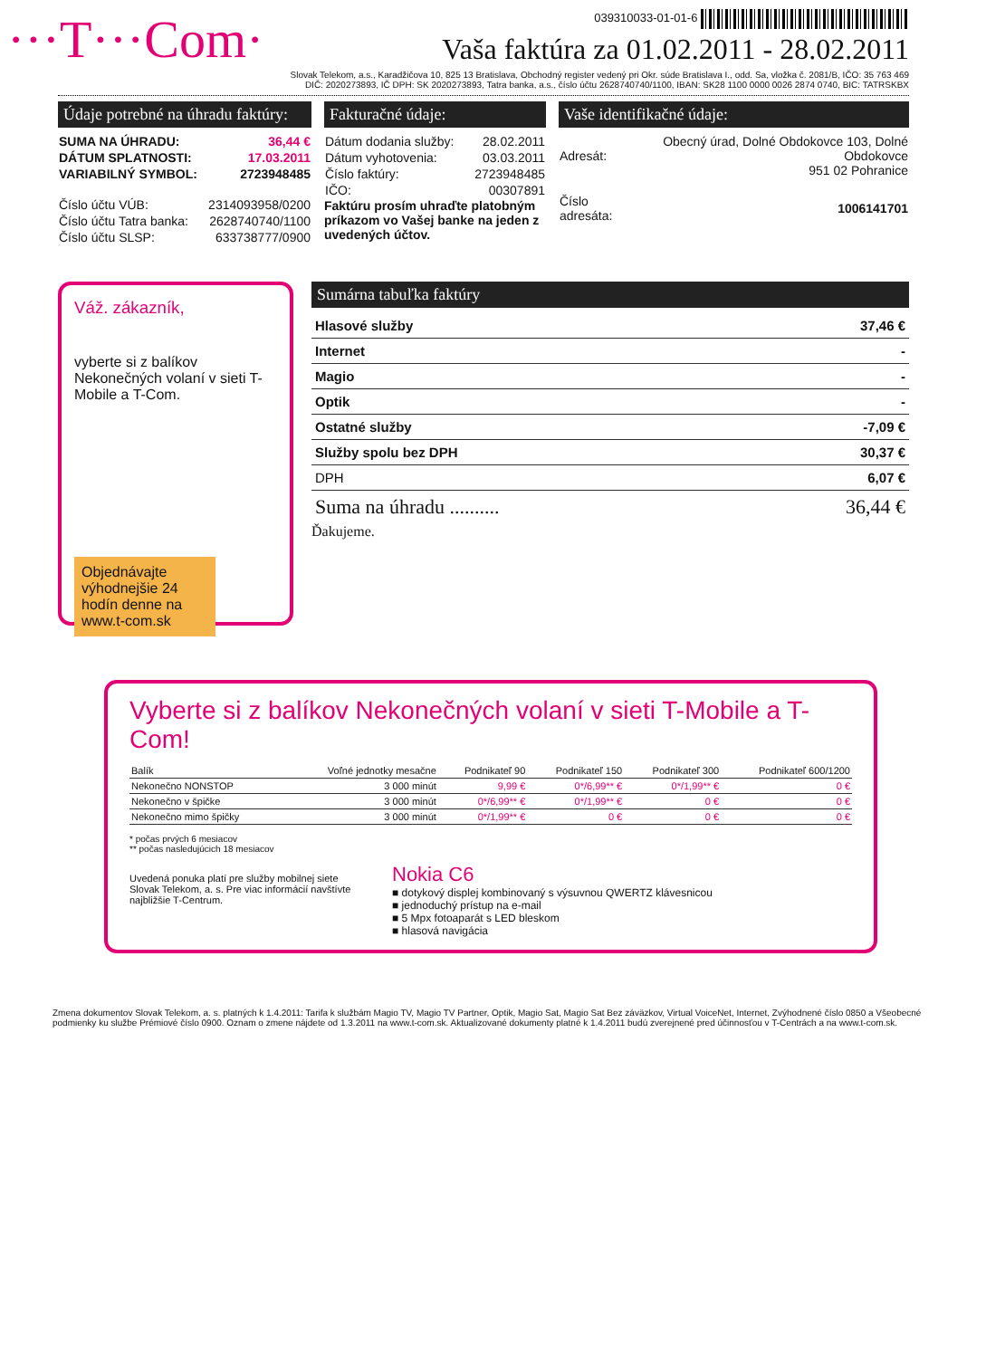···T···Com·
039310033-01-01-6
Vaša faktúra za 01.02.2011 - 28.02.2011
Slovak Telekom, a.s., Karadžičova 10, 825 13 Bratislava, Obchodný register vedený pri Okr. súde Bratislava I., odd. Sa, vložka č. 2081/B, IČO: 35 763 469
DIČ: 2020273893, IČ DPH: SK 2020273893, Tatra banka, a.s., číslo účtu 2628740740/1100, IBAN: SK28 1100 0000 0026 2874 0740, BIC: TATRSKBX
Údaje potrebné na úhradu faktúry:
| SUMA NA ÚHRADU: | 36,44 € |
| DÁTUM SPLATNOSTI: | 17.03.2011 |
| VARIABILNÝ SYMBOL: | 2723948485 |
| Číslo účtu VÚB: | 2314093958/0200 |
| Číslo účtu Tatra banka: | 2628740740/1100 |
| Číslo účtu SLSP: | 633738777/0900 |
Fakturačné údaje:
| Dátum dodania služby: | 28.02.2011 |
| Dátum vyhotovenia: | 03.03.2011 |
| Číslo faktúry: | 2723948485 |
| IČO: | 00307891 |
Faktúru prosím uhraďte platobným príkazom vo Vašej banke na jeden z uvedených účtov.
Vaše identifikačné údaje:
| Adresát: | Obecný úrad, Dolné Obdokovce 103, Dolné Obdokovce 951 02 Pohranice |
| Číslo adresáta: | 1006141701 |
Váž. zákazník,
vyberte si z balíkov Nekonečných volaní v sieti T-Mobile a T-Com.
Objednávajte výhodnejšie 24 hodín denne na www.t-com.sk
Sumárna tabuľka faktúry
| Hlasové služby | 37,46 € |
| Internet | - |
| Magio | - |
| Optik | - |
| Ostatné služby | -7,09 € |
| Služby spolu bez DPH | 30,37 € |
| DPH | 6,07 € |
| Suma na úhradu .......... | 36,44 € |
Ďakujeme.
Vyberte si z balíkov Nekonečných volaní v sieti T-Mobile a T-Com!
| Balík | Voľné jednotky mesačne | Podnikateľ 90 | Podnikateľ 150 | Podnikateľ 300 | Podnikateľ 600/1200 |
| --- | --- | --- | --- | --- | --- |
| Nekonečno NONSTOP | 3 000 minút | 9,99 € | 0*/6,99** € | 0*/1,99** € | 0 € |
| Nekonečno v špičke | 3 000 minút | 0*/6,99** € | 0*/1,99** € | 0 € | 0 € |
| Nekonečno mimo špičky | 3 000 minút | 0*/1,99** € | 0 € | 0 € | 0 € |
* počas prvých 6 mesiacov
** počas nasledujúcich 18 mesiacov
Uvedená ponuka platí pre služby mobilnej siete Slovak Telekom, a. s. Pre viac informácií navštívte najbližšie T-Centrum.
Nokia C6
■ dotykový displej kombinovaný s výsuvnou QWERTZ klávesnicou
■ jednoduchý prístup na e-mail
■ 5 Mpx fotoaparát s LED bleskom
■ hlasová navigácia
Zmena dokumentov Slovak Telekom, a. s. platných k 1.4.2011: Tarifa k službám Magio TV, Magio TV Partner, Optik, Magio Sat, Magio Sat Bez záväzkov, Virtual VoiceNet, Internet, Zvýhodnené číslo 0850 a Všeobecné podmienky ku službe Prémiové číslo 0900. Oznam o zmene nájdete od 1.3.2011 na www.t-com.sk. Aktualizované dokumenty platné k 1.4.2011 budú zverejnené pred účinnosťou v T-Centrách a na www.t-com.sk.